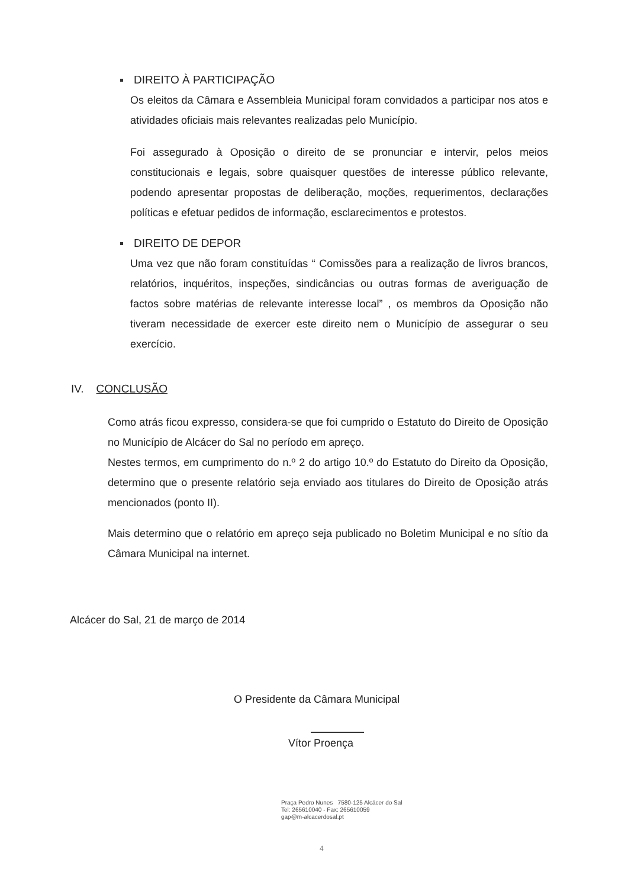DIREITO À PARTICIPAÇÃO
Os eleitos da Câmara e Assembleia Municipal foram convidados a participar nos atos e atividades oficiais mais relevantes realizadas pelo Município.
Foi assegurado à Oposição o direito de se pronunciar e intervir, pelos meios constitucionais e legais, sobre quaisquer questões de interesse público relevante, podendo apresentar propostas de deliberação, moções, requerimentos, declarações políticas e efetuar pedidos de informação, esclarecimentos e protestos.
DIREITO DE DEPOR
Uma vez que não foram constituídas “ Comissões para a realização de livros brancos, relatórios, inquéritos, inspeções, sindicâncias ou outras formas de averiguação de factos sobre matérias de relevante interesse local” , os membros da Oposição não tiveram necessidade de exercer este direito nem o Município de assegurar o seu exercício.
IV. CONCLUSÃO
Como atrás ficou expresso, considera-se que foi cumprido o Estatuto do Direito de Oposição no Município de Alcácer do Sal no período em apreço.
Nestes termos, em cumprimento do n.º 2 do artigo 10.º do Estatuto do Direito da Oposição, determino que o presente relatório seja enviado aos titulares do Direito de Oposição atrás mencionados (ponto II).
Mais determino que o relatório em apreço seja publicado no Boletim Municipal e no sítio da Câmara Municipal na internet.
Alcácer do Sal, 21 de março de 2014
O Presidente da Câmara Municipal
Vítor Proença
Praça Pedro Nunes 7580-125 Alcácer do Sal
Tel: 265610040 - Fax: 265610059
gap@m-alcacerdosal.pt
4